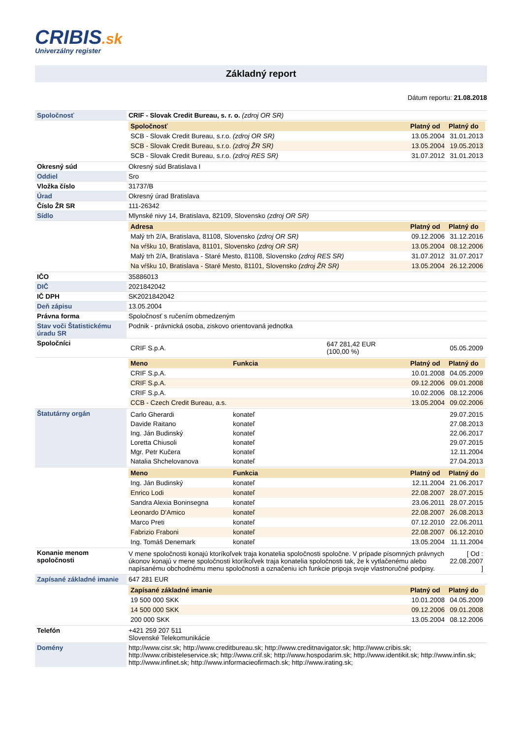CRIBIS.sk
Univerzálny register
Základný report
Dátum reportu: 21.08.2018
| Spoločnosť | CRIF - Slovak Credit Bureau, s. r. o. (zdroj OR SR) |
| | / Spoločnosť / Platný od / Platný do / / --- / --- / --- / / SCB - Slovak Credit Bureau, s.r.o. (zdroj OR SR) / 13.05.2004 / 31.01.2013 / / SCB - Slovak Credit Bureau, s.r.o. (zdroj ŽR SR) / 13.05.2004 / 19.05.2013 / / SCB - Slovak Credit Bureau, s.r.o. (zdroj RES SR) / 31.07.2012 / 31.01.2013 / |
| Okresný súd | Okresný súd Bratislava I |
| Oddiel | Sro |
| Vložka číslo | 31737/B |
| Úrad | Okresný úrad Bratislava |
| Číslo ŽR SR | 111-26342 |
| Sídlo | Mlynské nivy 14, Bratislava, 82109, Slovensko (zdroj OR SR) |
| | / Adresa / Platný od / Platný do / / --- / --- / --- / / Malý trh 2/A, Bratislava, 81108, Slovensko (zdroj OR SR) / 09.12.2006 / 31.12.2016 / / Na vŕšku 10, Bratislava, 81101, Slovensko (zdroj OR SR) / 13.05.2004 / 08.12.2006 / / Malý trh 2/A, Bratislava - Staré Mesto, 81108, Slovensko (zdroj RES SR) / 31.07.2012 / 31.07.2017 / / Na vŕšku 10, Bratislava - Staré Mesto, 81101, Slovensko (zdroj ŽR SR) / 13.05.2004 / 26.12.2006 / |
| IČO | 35886013 |
| DIČ | 2021842042 |
| IČ DPH | SK2021842042 |
| Deň zápisu | 13.05.2004 |
| Právna forma | Spoločnosť s ručením obmedzeným |
| Stav voči Štatistickému úradu SR | Podnik - právnická osoba, ziskovo orientovaná jednotka |
| Spoločníci | / CRIF S.p.A. / 647 281,42 EUR (100,00 %) / 05.05.2009 / |
| | / Meno / Funkcia / Platný od / Platný do / / --- / --- / --- / --- / / CRIF S.p.A. / / 10.01.2008 / 04.05.2009 / / CRIF S.p.A. / / 09.12.2006 / 09.01.2008 / / CRIF S.p.A. / / 10.02.2006 / 08.12.2006 / / CCB - Czech Credit Bureau, a.s. / / 13.05.2004 / 09.02.2006 / |
| Štatutárny orgán | / Carlo Gherardi / konateľ / 29.07.2015 / / Davide Raitano / konateľ / 27.08.2013 / / Ing. Ján Budinský / konateľ / 22.06.2017 / / Loretta Chiusoli / konateľ / 29.07.2015 / / Mgr. Petr Kučera / konateľ / 12.11.2004 / / Natalia Shchelovanova / konateľ / 27.04.2013 / |
| | / Meno / Funkcia / Platný od / Platný do / / --- / --- / --- / --- / / Ing. Ján Budinský / konateľ / 12.11.2004 / 21.06.2017 / / Enrico Lodi / konateľ / 22.08.2007 / 28.07.2015 / / Sandra Alexia Boninsegna / konateľ / 23.06.2011 / 28.07.2015 / / Leonardo D'Amico / konateľ / 22.08.2007 / 26.08.2013 / / Marco Preti / konateľ / 07.12.2010 / 22.06.2011 / / Fabrizio Fraboni / konateľ / 22.08.2007 / 06.12.2010 / / Ing. Tomáš Denemark / konateľ / 13.05.2004 / 11.11.2004 / |
| Konanie menom spoločnosti | / V mene spoločnosti konajú ktoríkoľvek traja konatelia spoločnosti spoločne. V prípade písomných právnych úkonov konajú v mene spoločnosti ktoríkoľvek traja konatelia spoločnosti tak, že k vytlačenému alebo napísanému obchodnému menu spoločnosti a označeniu ich funkcie pripoja svoje vlastnoručné podpisy. / [ Od : 22.08.2007 ] / |
| Zapísané základné imanie | 647 281 EUR |
| | / Zapísané základné imanie / Platný od / Platný do / / --- / --- / --- / / 19 500 000 SKK / 10.01.2008 / 04.05.2009 / / 14 500 000 SKK / 09.12.2006 / 09.01.2008 / / 200 000 SKK / 13.05.2004 / 08.12.2006 / |
| Telefón | +421 259 207 511 Slovenské Telekomunikácie |
| Domény | http://www.cisr.sk; http://www.creditbureau.sk; http://www.creditnavigator.sk; http://www.cribis.sk; http://www.cribisteleservice.sk; http://www.crif.sk; http://www.hospodarim.sk; http://www.identikit.sk; http://www.infin.sk; http://www.infinet.sk; http://www.informacieofirmach.sk; http://www.irating.sk; |